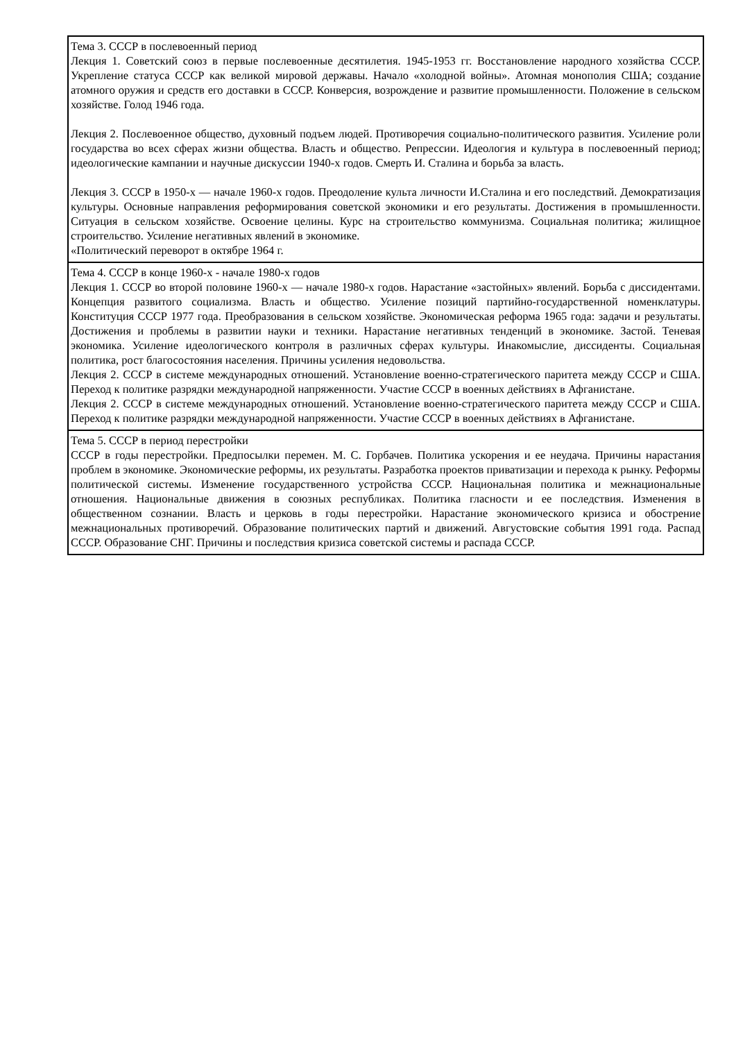| Тема 3. СССР в послевоенный период Лекция 1. Советский союз в первые послевоенные десятилетия. 1945-1953 гг. Восстановление народного хозяйства СССР. Укрепление статуса СССР как великой мировой державы. Начало «холодной войны». Атомная монополия США; создание атомного оружия и средств его доставки в СССР. Конверсия, возрождение и развитие промышленности. Положение в сельском хозяйстве. Голод 1946 года. Лекция 2. Послевоенное общество, духовный подъем людей. Противоречия социально-политического развития. Усиление роли государства во всех сферах жизни общества. Власть и общество. Репрессии. Идеология и культура в послевоенный период; идеологические кампании и научные дискуссии 1940-х годов. Смерть И. Сталина и борьба за власть. Лекция 3. СССР в 1950-х — начале 1960-х годов. Преодоление культа личности И.Сталина и его последствий. Демократизация культуры. Основные направления реформирования советской экономики и его результаты. Достижения в промышленности. Ситуация в сельском хозяйстве. Освоение целины. Курс на строительство коммунизма. Социальная политика; жилищное строительство. Усиление негативных явлений в экономике. «Политический переворот в октябре 1964 г. |
| Тема 4. СССР в конце 1960-х - начале 1980-х годов Лекция 1. СССР во второй половине 1960-х — начале 1980-х годов. Нарастание «застойных» явлений. Борьба с диссидентами. Концепция развитого социализма. Власть и общество. Усиление позиций партийно-государственной номенклатуры. Конституция СССР 1977 года. Преобразования в сельском хозяйстве. Экономическая реформа 1965 года: задачи и результаты. Достижения и проблемы в развитии науки и техники. Нарастание негативных тенденций в экономике. Застой. Теневая экономика. Усиление идеологического контроля в различных сферах культуры. Инакомыслие, диссиденты. Социальная политика, рост благосостояния населения. Причины усиления недовольства. Лекция 2. СССР в системе международных отношений. Установление военно-стратегического паритета между СССР и США. Переход к политике разрядки международной напряженности. Участие СССР в военных действиях в Афганистане. Лекция 2. СССР в системе международных отношений. Установление военно-стратегического паритета между СССР и США. Переход к политике разрядки международной напряженности. Участие СССР в военных действиях в Афганистане. |
| Тема 5. СССР в период перестройки СССР в годы перестройки. Предпосылки перемен. М. С. Горбачев. Политика ускорения и ее неудача. Причины нарастания проблем в экономике. Экономические реформы, их результаты. Разработка проектов приватизации и перехода к рынку. Реформы политической системы. Изменение государственного устройства СССР. Национальная политика и межнациональные отношения. Национальные движения в союзных республиках. Политика гласности и ее последствия. Изменения в общественном сознании. Власть и церковь в годы перестройки. Нарастание экономического кризиса и обострение межнациональных противоречий. Образование политических партий и движений. Августовские события 1991 года. Распад СССР. Образование СНГ. Причины и последствия кризиса советской системы и распада СССР. |